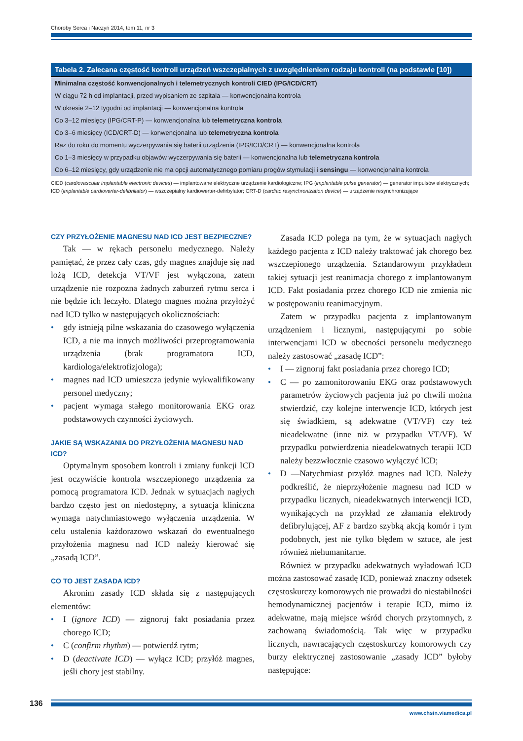Choroby Serca i Naczyń 2014, tom 11, nr 3
| Tabela 2. Zalecana częstość kontroli urządzeń wszczepialnych z uwzględnieniem rodzaju kontroli (na podstawie [10]) |
| --- |
| Minimalna częstość konwencjonalnych i telemetrycznych kontroli CIED (IPG/ICD/CRT) |
| W ciągu 72 h od implantacji, przed wypisaniem ze szpitala — konwencjonalna kontrola |
| W okresie 2–12 tygodni od implantacji — konwencjonalna kontrola |
| Co 3–12 miesięcy (IPG/CRT-P) — konwencjonalna lub telemetryczna kontrola |
| Co 3–6 miesięcy (ICD/CRT-D) — konwencjonalna lub telemetryczna kontrola |
| Raz do roku do momentu wyczerpywania się baterii urządzenia (IPG/ICD/CRT) — konwencjonalna kontrola |
| Co 1–3 miesięcy w przypadku objawów wyczerpywania się baterii — konwencjonalna lub telemetryczna kontrola |
| Co 6–12 miesięcy, gdy urządzenie nie ma opcji automatycznego pomiaru progów stymulacji i sensingu — konwencjonalna kontrola |
CIED (cardiovascular implantable electronic devices) — implantowane elektryczne urządzenie kardiologiczne; IPG (implantable pulse generator) — generator impulsów elektrycznych; ICD (implantable cardioverter-defibrillator) — wszczepialny kardiowerter-defirbylator; CRT-D (cardiac resynchronization device) — urządzenie resynchronizujące
CZY PRZYŁOŻENIE MAGNESU NAD ICD JEST BEZPIECZNE?
Tak — w rękach personelu medycznego. Należy pamiętać, że przez cały czas, gdy magnes znajduje się nad lożą ICD, detekcja VT/VF jest wyłączona, zatem urządzenie nie rozpozna żadnych zaburzeń rytmu serca i nie będzie ich leczyło. Dlatego magnes można przyłożyć nad ICD tylko w następujących okolicznościach:
gdy istnieją pilne wskazania do czasowego wyłączenia ICD, a nie ma innych możliwości przeprogramowania urządzenia (brak programatora ICD, kardiologa/elektrofizjologa);
magnes nad ICD umieszcza jedynie wykwalifikowany personel medyczny;
pacjent wymaga stałego monitorowania EKG oraz podstawowych czynności życiowych.
JAKIE SĄ WSKAZANIA DO PRZYŁOŻENIA MAGNESU NAD ICD?
Optymalnym sposobem kontroli i zmiany funkcji ICD jest oczywiście kontrola wszczepionego urządzenia za pomocą programatora ICD. Jednak w sytuacjach nagłych bardzo często jest on niedostępny, a sytuacja kliniczna wymaga natychmiastowego wyłączenia urządzenia. W celu ustalenia każdorazowo wskazań do ewentualnego przyłożenia magnesu nad ICD należy kierować się „zasadą ICD”.
CO TO JEST ZASADA ICD?
Akronim zasady ICD składa się z następujących elementów:
I (ignore ICD) — zignoruj fakt posiadania przez chorego ICD;
C (confirm rhythm) — potwierdź rytm;
D (deactivate ICD) — wyłącz ICD; przyłóż magnes, jeśli chory jest stabilny.
Zasada ICD polega na tym, że w sytuacjach nagłych każdego pacjenta z ICD należy traktować jak chorego bez wszczepionego urządzenia. Sztandarowym przykładem takiej sytuacji jest reanimacja chorego z implantowanym ICD. Fakt posiadania przez chorego ICD nie zmienia nic w postępowaniu reanimacyjnym.
Zatem w przypadku pacjenta z implantowanym urządzeniem i licznymi, następującymi po sobie interwencjami ICD w obecności personelu medycznego należy zastosować „zasadę ICD”:
I — zignoruj fakt posiadania przez chorego ICD;
C — po zamonitorowaniu EKG oraz podstawowych parametrów życiowych pacjenta już po chwili można stwierdzić, czy kolejne interwencje ICD, których jest się świadkiem, są adekwatne (VT/VF) czy też nieadekwatne (inne niż w przypadku VT/VF). W przypadku potwierdzenia nieadekwatnych terapii ICD należy bezzwłocznie czasowo wyłączyć ICD;
D —Natychmiast przyłóż magnes nad ICD. Należy podkreślić, że nieprzyłożenie magnesu nad ICD w przypadku licznych, nieadekwatnych interwencji ICD, wynikających na przykład ze złamania elektrody defibrylującej, AF z bardzo szybką akcją komór i tym podobnych, jest nie tylko błędem w sztuce, ale jest również niehumanitarne.
Również w przypadku adekwatnych wyładowań ICD można zastosować zasadę ICD, ponieważ znaczny odsetek częstoskurczy komorowych nie prowadzi do niestabilności hemodynamicznej pacjentów i terapie ICD, mimo iż adekwatne, mają miejsce wśród chorych przytomnych, z zachowaną świadomością. Tak więc w przypadku licznych, nawracających częstoskurczy komorowych czy burzy elektrycznej zastosowanie „zasady ICD” byłoby następujące:
136
www.chsin.viamedica.pl